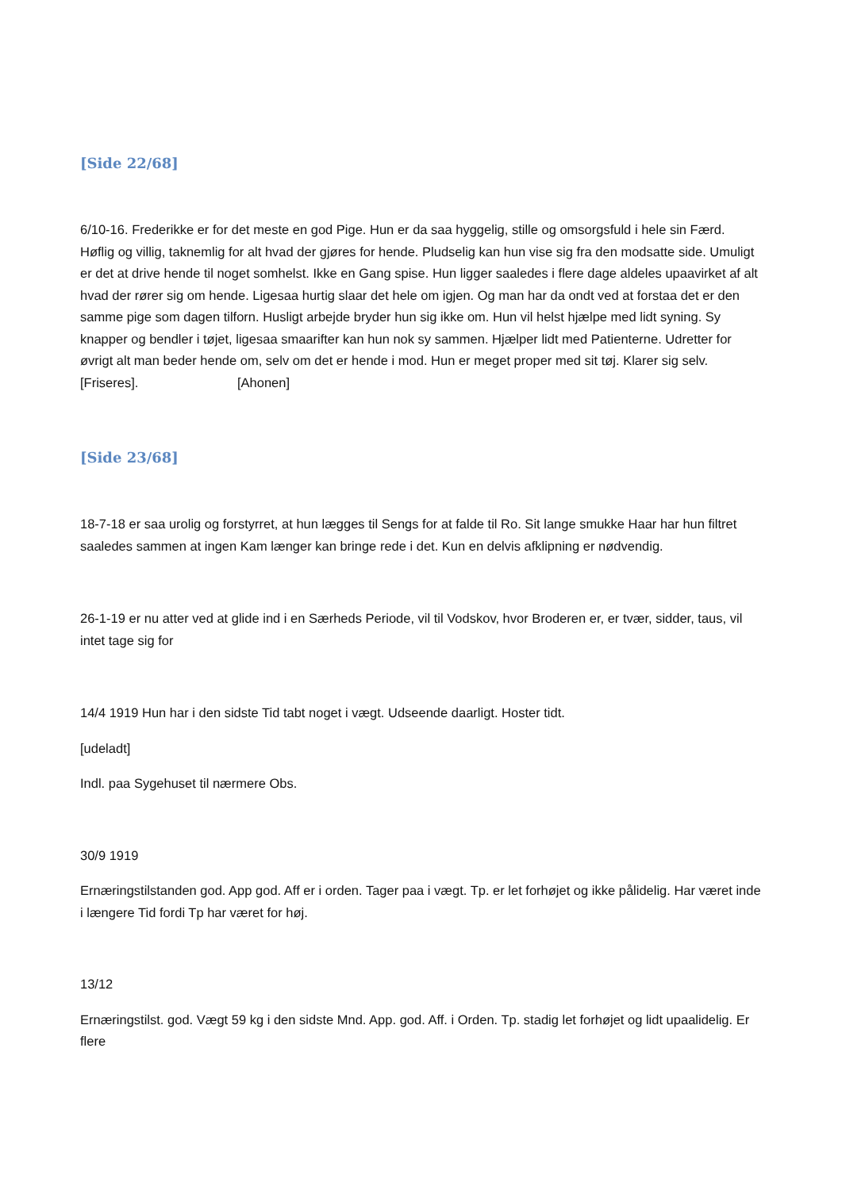[Side 22/68]
6/10-16. Frederikke er for det meste en god Pige. Hun er da saa hyggelig, stille og omsorgsfuld i hele sin Færd. Høflig og villig, taknemlig for alt hvad der gjøres for hende. Pludselig kan hun vise sig fra den modsatte side. Umuligt er det at drive hende til noget somhelst. Ikke en Gang spise. Hun ligger saaledes i flere dage aldeles upaavirket af alt hvad der rører sig om hende. Ligesaa hurtig slaar det hele om igjen. Og man har da ondt ved at forstaa det er den samme pige som dagen tilforn. Husligt arbejde bryder hun sig ikke om. Hun vil helst hjælpe med lidt syning. Sy knapper og bendler i tøjet, ligesaa smaarifter kan hun nok sy sammen. Hjælper lidt med Patienterne. Udretter for øvrigt alt man beder hende om, selv om det er hende i mod. Hun er meget proper med sit tøj. Klarer sig selv. [Friseres]. [Ahonen]
[Side 23/68]
18-7-18 er saa urolig og forstyrret, at hun lægges til Sengs for at falde til Ro. Sit lange smukke Haar har hun filtret saaledes sammen at ingen Kam længer kan bringe rede i det. Kun en delvis afklipning er nødvendig.
26-1-19 er nu atter ved at glide ind i en Særheds Periode, vil til Vodskov, hvor Broderen er, er tvær, sidder, taus, vil intet tage sig for
14/4 1919 Hun har i den sidste Tid tabt noget i vægt. Udseende daarligt. Hoster tidt.
[udeladt]
Indl. paa Sygehuset til nærmere Obs.
30/9 1919
Ernæringstilstanden god. App god. Aff er i orden. Tager paa i vægt. Tp. er let forhøjet og ikke pålidelig. Har været inde i længere Tid fordi Tp har været for høj.
13/12
Ernæringstilst. god. Vægt 59 kg i den sidste Mnd. App. god. Aff. i Orden. Tp. stadig let forhøjet og lidt upaalidelig. Er flere